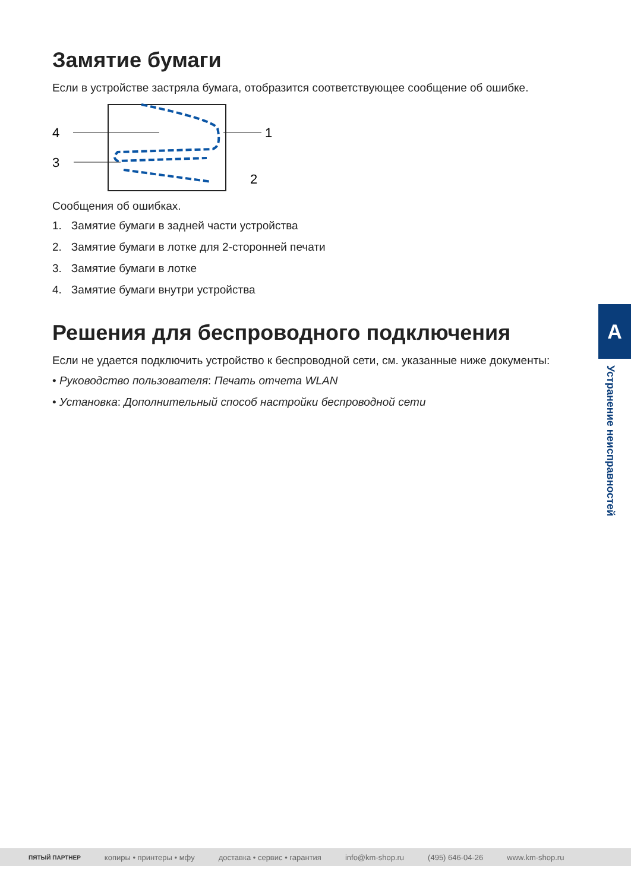Замятие бумаги
Если в устройстве застряла бумага, отобразится соответствующее сообщение об ошибке.
4
3
1
2
Сообщения об ошибках.
1. Замятие бумаги в задней части устройства
2. Замятие бумаги в лотке для 2-сторонней печати
3. Замятие бумаги в лотке
4. Замятие бумаги внутри устройства
Решения для беспроводного подключения
Если не удается подключить устройство к беспроводной сети, см. указанные ниже документы:
• Руководство пользователя: Печать отчета WLAN
• Установка: Дополнительный способ настройки беспроводной сети
A
Устранение неисправностей
ПЯТЫЙ ПАРТНЕР копиры • принтеры • мфу доставка • сервис • гарантия info@km-shop.ru (495) 646-04-26 www.km-shop.ru